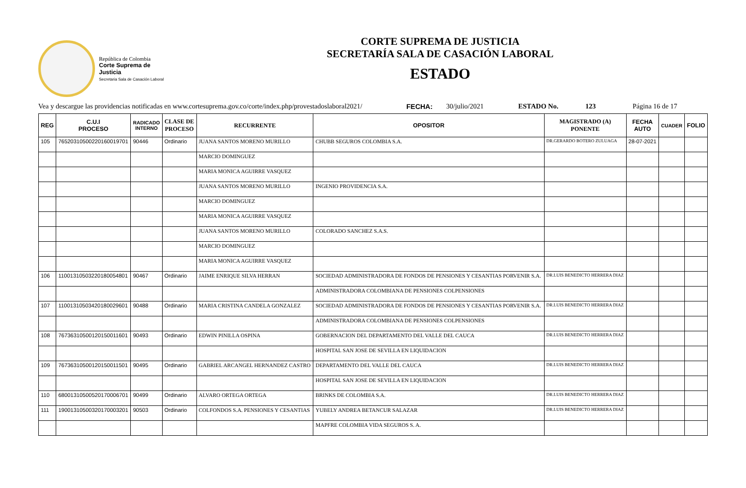República de Colombia
Corte Suprema de Justicia
Secretaria Sala de Casación Laboral
CORTE SUPREMA DE JUSTICIA
SECRETARÍA SALA DE CASACIÓN LABORAL
ESTADO
Vea y descargue las providencias notificadas en www.cortesuprema.gov.co/corte/index.php/provestadoslaboral2021/ FECHA: 30/julio/2021 ESTADO No. 123 Página 16 de 17
| REG | C.U.I PROCESO | RADICADO INTERNO | CLASE DE PROCESO | RECURRENTE | OPOSITOR | MAGISTRADO (A) PONENTE | FECHA AUTO | CUADER | FOLIO |
| --- | --- | --- | --- | --- | --- | --- | --- | --- | --- |
| 105 | 76520310500220160019701 | 90446 | Ordinario | JUANA SANTOS MORENO MURILLO | CHUBB SEGUROS COLOMBIA S.A. | DR.GERARDO BOTERO ZULUAGA | 28-07-2021 | | |
| | | | | MARCIO DOMINGUEZ | | | | | |
| | | | | MARIA MONICA AGUIRRE VASQUEZ | | | | | |
| | | | | JUANA SANTOS MORENO MURILLO | INGENIO PROVIDENCIA S.A. | | | | |
| | | | | MARCIO DOMINGUEZ | | | | | |
| | | | | MARIA MONICA AGUIRRE VASQUEZ | | | | | |
| | | | | JUANA SANTOS MORENO MURILLO | COLORADO SANCHEZ S.A.S. | | | | |
| | | | | MARCIO DOMINGUEZ | | | | | |
| | | | | MARIA MONICA AGUIRRE VASQUEZ | | | | | |
| 106 | 11001310503220180054801 | 90467 | Ordinario | JAIME ENRIQUE SILVA HERRAN | SOCIEDAD ADMINISTRADORA DE FONDOS DE PENSIONES Y CESANTIAS PORVENIR S.A. | DR.LUIS BENEDICTO HERRERA DIAZ | | | |
| | | | | | ADMINISTRADORA COLOMBIANA DE PENSIONES COLPENSIONES | | | | |
| 107 | 11001310503420180029601 | 90488 | Ordinario | MARIA CRISTINA CANDELA GONZALEZ | SOCIEDAD ADMINISTRADORA DE FONDOS DE PENSIONES Y CESANTIAS PORVENIR S.A. | DR.LUIS BENEDICTO HERRERA DIAZ | | | |
| | | | | | ADMINISTRADORA COLOMBIANA DE PENSIONES COLPENSIONES | | | | |
| 108 | 76736310500120150011601 | 90493 | Ordinario | EDWIN PINILLA OSPINA | GOBERNACION DEL DEPARTAMENTO DEL VALLE DEL CAUCA | DR.LUIS BENEDICTO HERRERA DIAZ | | | |
| | | | | | HOSPITAL SAN JOSE DE SEVILLA EN LIQUIDACION | | | | |
| 109 | 76736310500120150011501 | 90495 | Ordinario | GABRIEL ARCANGEL HERNANDEZ CASTRO | DEPARTAMENTO DEL VALLE DEL CAUCA | DR.LUIS BENEDICTO HERRERA DIAZ | | | |
| | | | | | HOSPITAL SAN JOSE DE SEVILLA EN LIQUIDACION | | | | |
| 110 | 68001310500520170006701 | 90499 | Ordinario | ALVARO ORTEGA ORTEGA | BRINKS DE COLOMBIA S.A. | DR.LUIS BENEDICTO HERRERA DIAZ | | | |
| 111 | 19001310500320170003201 | 90503 | Ordinario | COLFONDOS S.A. PENSIONES Y CESANTIAS | YUBELY ANDREA BETANCUR SALAZAR | DR.LUIS BENEDICTO HERRERA DIAZ | | | |
| | | | | | MAPFRE COLOMBIA VIDA SEGUROS S. A. | | | | |